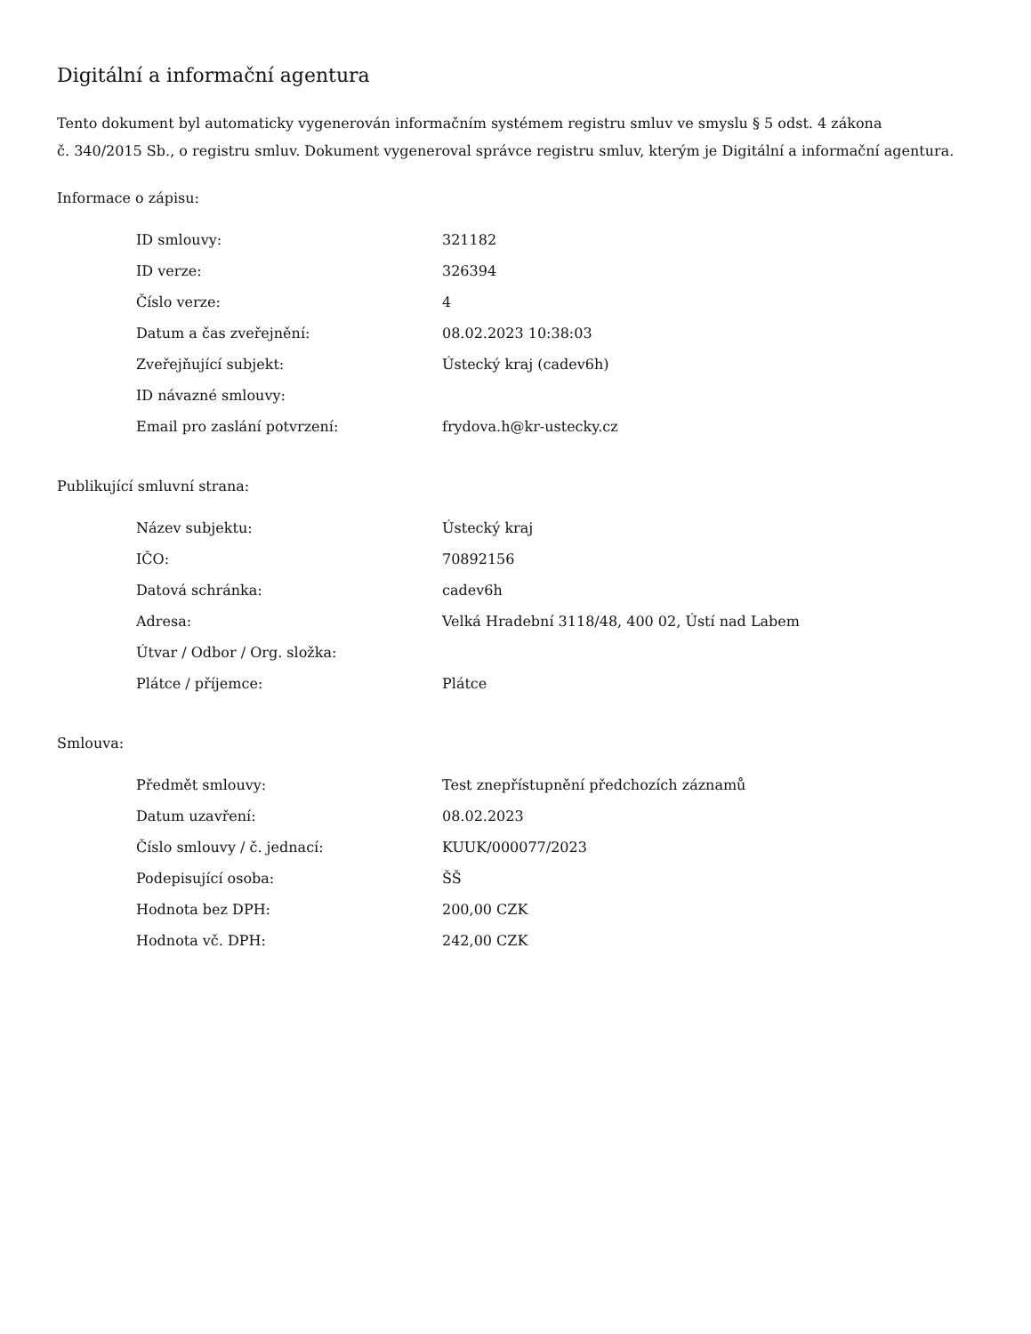Digitální a informační agentura
Tento dokument byl automaticky vygenerován informačním systémem registru smluv ve smyslu § 5 odst. 4 zákona
č. 340/2015 Sb., o registru smluv. Dokument vygeneroval správce registru smluv, kterým je Digitální a informační agentura.
Informace o zápisu:
| ID smlouvy: | 321182 |
| ID verze: | 326394 |
| Číslo verze: | 4 |
| Datum a čas zveřejnění: | 08.02.2023 10:38:03 |
| Zveřejňující subjekt: | Ústecký kraj (cadev6h) |
| ID návazné smlouvy: | |
| Email pro zaslání potvrzení: | frydova.h@kr-ustecky.cz |
Publikující smluvní strana:
| Název subjektu: | Ústecký kraj |
| IČO: | 70892156 |
| Datová schránka: | cadev6h |
| Adresa: | Velká Hradební 3118/48, 400 02, Ústí nad Labem |
| Útvar / Odbor / Org. složka: | |
| Plátce / příjemce: | Plátce |
Smlouva:
| Předmět smlouvy: | Test znepřístupnění předchozích záznamů |
| Datum uzavření: | 08.02.2023 |
| Číslo smlouvy / č. jednací: | KUUK/000077/2023 |
| Podepisující osoba: | ŠŠ |
| Hodnota bez DPH: | 200,00 CZK |
| Hodnota vč. DPH: | 242,00 CZK |